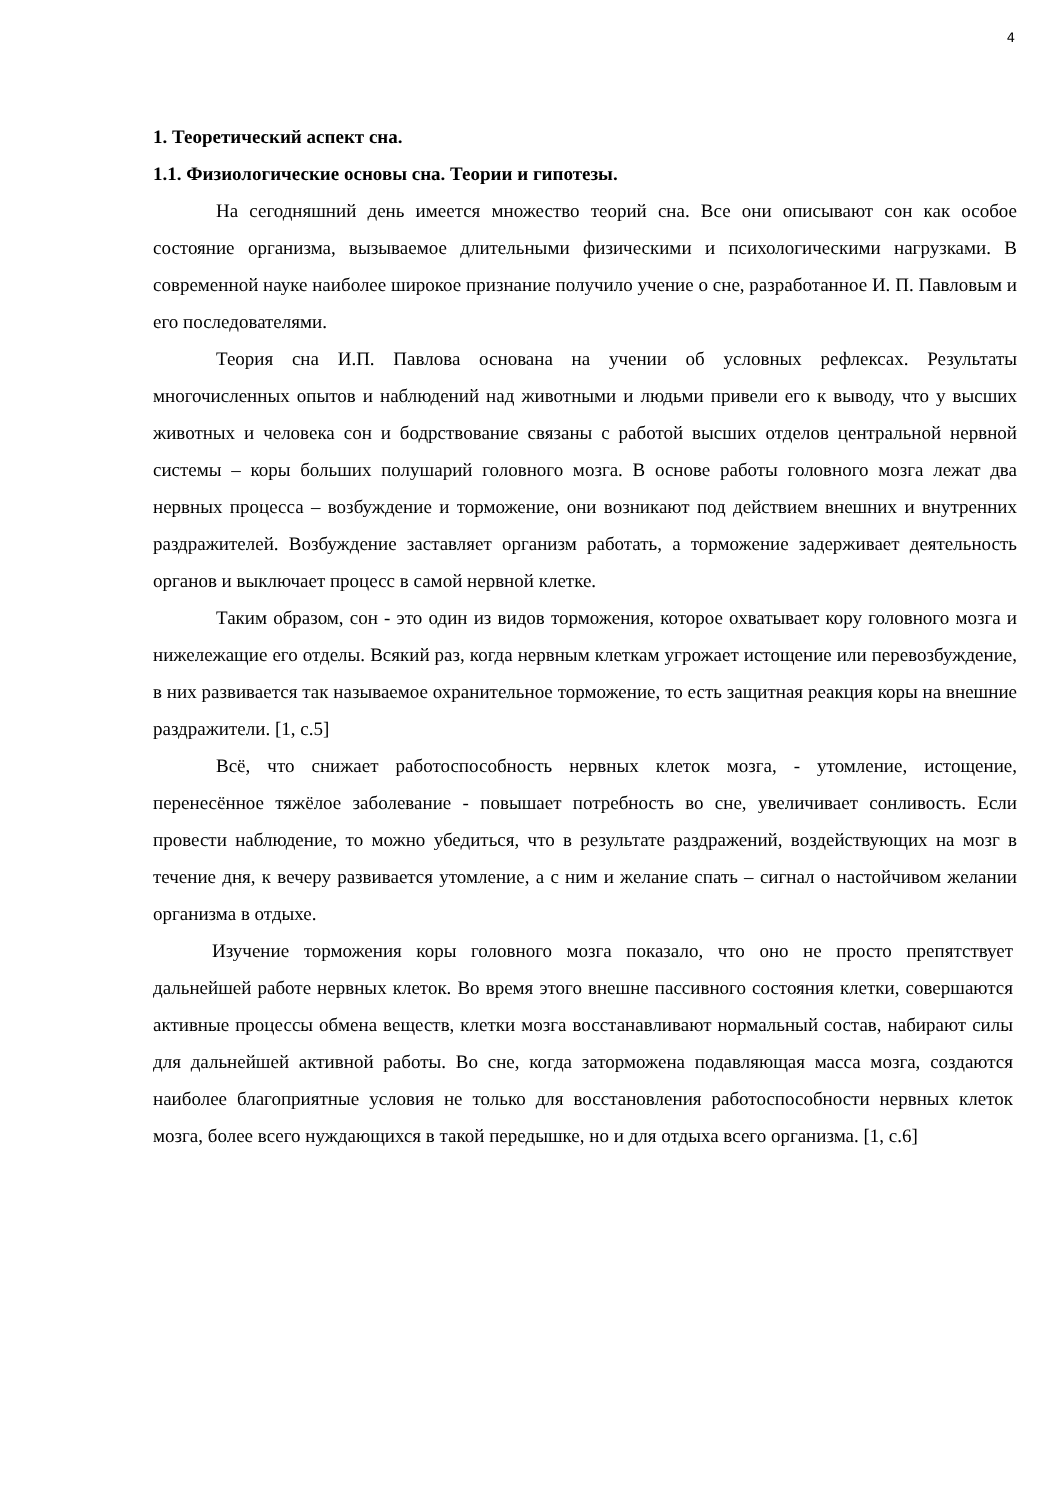4
1. Теоретический аспект сна.
1.1. Физиологические основы сна. Теории и гипотезы.
На сегодняшний день имеется множество теорий сна. Все они описывают сон как особое состояние организма, вызываемое длительными физическими и психологическими нагрузками. В современной науке наиболее широкое признание получило учение о сне, разработанное И. П. Павловым и его последователями.
Теория сна И.П. Павлова основана на учении об условных рефлексах. Результаты многочисленных опытов и наблюдений над животными и людьми привели его к выводу, что у высших животных и человека сон и бодрствование связаны с работой высших отделов центральной нервной системы – коры больших полушарий головного мозга. В основе работы головного мозга лежат два нервных процесса – возбуждение и торможение, они возникают под действием внешних и внутренних раздражителей. Возбуждение заставляет организм работать, а торможение задерживает деятельность органов и выключает процесс в самой нервной клетке.
Таким образом, сон - это один из видов торможения, которое охватывает кору головного мозга и нижележащие его отделы. Всякий раз, когда нервным клеткам угрожает истощение или перевозбуждение, в них развивается так называемое охранительное торможение, то есть защитная реакция коры на внешние раздражители. [1, с.5]
Всё, что снижает работоспособность нервных клеток мозга, - утомление, истощение, перенесённое тяжёлое заболевание - повышает потребность во сне, увеличивает сонливость. Если провести наблюдение, то можно убедиться, что в результате раздражений, воздействующих на мозг в течение дня, к вечеру развивается утомление, а с ним и желание спать – сигнал о настойчивом желании организма в отдыхе.
Изучение торможения коры головного мозга показало, что оно не просто препятствует дальнейшей работе нервных клеток. Во время этого внешне пассивного состояния клетки, совершаются активные процессы обмена веществ, клетки мозга восстанавливают нормальный состав, набирают силы для дальнейшей активной работы. Во сне, когда заторможена подавляющая масса мозга, создаются наиболее благоприятные условия не только для восстановления работоспособности нервных клеток мозга, более всего нуждающихся в такой передышке, но и для отдыха всего организма. [1, с.6]